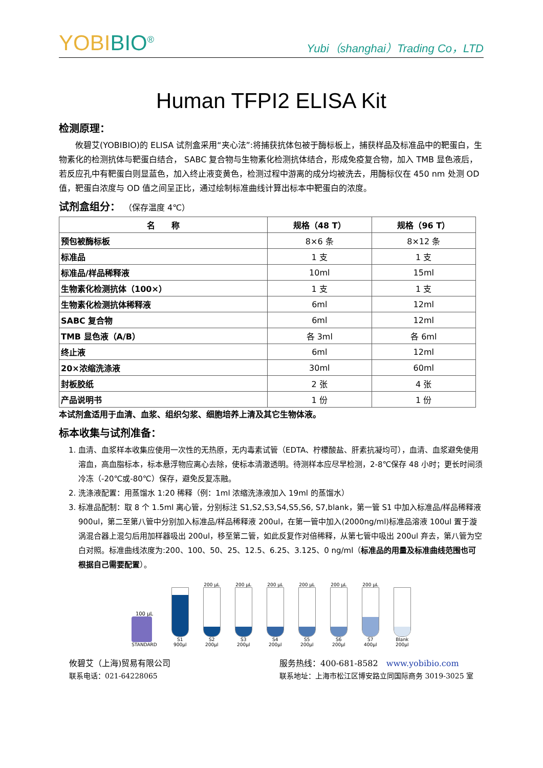YOBI BIO<sup>®</sup>
Yubi（shanghai）Trading Co，LTD
Human TFPI2 ELISA Kit
检测原理：
　　攸碧艾(YOBIBIO)的 ELISA 试剂盒采用“夹心法”:将捕获抗体包被于酶标板上，捕获样品及标准品中的靶蛋白，生物素化的检测抗体与靶蛋白结合， SABC 复合物与生物素化检测抗体结合，形成免疫复合物，加入 TMB 显色液后，若反应孔中有靶蛋白则显蓝色，加入终止液变黄色，检测过程中游离的成分均被洗去，用酶标仪在 450 nm 处测 OD 值，靶蛋白浓度与 OD 值之间呈正比，通过绘制标准曲线计算出标本中靶蛋白的浓度。
试剂盒组分： （保存温度 4℃）
| 名 称 | 规格（48 T） | 规格（96 T） |
| --- | --- | --- |
| 预包被酶标板 | 8×6 条 | 8×12 条 |
| 标准品 | 1 支 | 1 支 |
| 标准品/样品稀释液 | 10ml | 15ml |
| 生物素化检测抗体（100×） | 1 支 | 1 支 |
| 生物素化检测抗体稀释液 | 6ml | 12ml |
| SABC 复合物 | 6ml | 12ml |
| TMB 显色液（A/B） | 各 3ml | 各 6ml |
| 终止液 | 6ml | 12ml |
| 20×浓缩洗涤液 | 30ml | 60ml |
| 封板胶纸 | 2 张 | 4 张 |
| 产品说明书 | 1 份 | 1 份 |
本试剂盒适用于血清、血浆、组织匀浆、细胞培养上清及其它生物体液。
标本收集与试剂准备：
1. 血清、血浆样本收集应使用一次性的无热原，无内毒素试管（EDTA、柠檬酸盐、肝素抗凝均可），血清、血浆避免使用溶血，高血脂标本，标本悬浮物应离心去除，使标本清澈透明。待测样本应尽早检测，2-8℃保存 48 小时；更长时间须冷冻（-20℃或-80℃）保存，避免反复冻融。
2. 洗涤液配置：用蒸馏水 1:20 稀释（例：1ml 浓缩洗涤液加入 19ml 的蒸馏水）
3. 标准品配制：取 8 个 1.5ml 离心管，分别标注 S1,S2,S3,S4,S5,S6, S7,blank，第一管 S1 中加入标准品/样品稀释液 900ul，第二至第八管中分别加入标准品/样品稀释液 200ul，在第一管中加入(2000ng/ml)标准品溶液 100ul 置于漩涡混合器上混匀后用加样器吸出 200ul，移至第二管，如此反复作对倍稀释，从第七管中吸出 200ul 弃去，第八管为空白对照。标准曲线浓度为:200、100、50、25、12.5、6.25、3.125、0 ng/ml（标准品的用量及标准曲线范围也可根据自己需要配置）。
100 µL
STANDARD
S1
900µl
200 µL
S2
200µl
200 µL
S3
200µl
200 µL
S4
200µl
200 µL
S5
200µl
200 µL
S6
200µl
200 µL
S7
400µl
Blank
200µl
攸碧艾（上海)贸易有限公司
联系电话：021-64228065
服务热线：400-681-8582　www.yobibio.com
联系地址：上海市松江区博安路立同国际商务 3019-3025 室